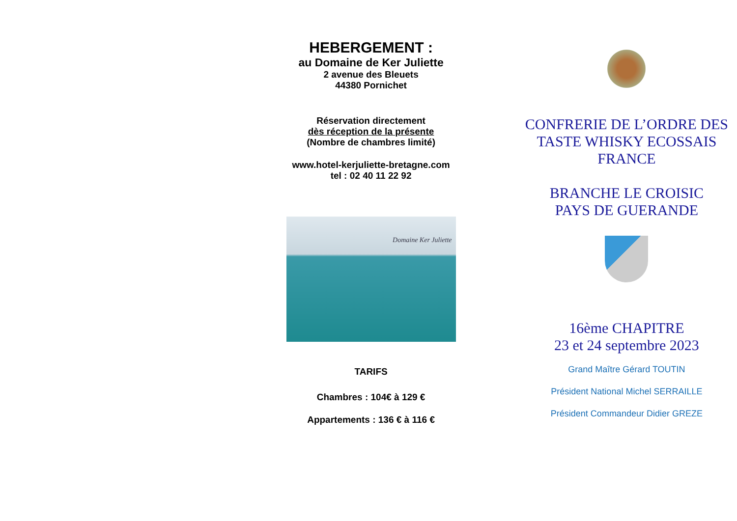HEBERGEMENT :
au Domaine de Ker Juliette
2 avenue des Bleuets
44380 Pornichet
Réservation directement
dès réception de la présente
(Nombre de chambres limité)
www.hotel-kerjuliette-bretagne.com
tel : 02 40 11 22 92
Domaine Ker Juliette
TARIFS
Chambres : 104€ à 129 €
Appartements : 136 € à 116 €
CONFRERIE DE L’ORDRE DES TASTE WHISKY ECOSSAIS FRANCE
BRANCHE LE CROISIC
PAYS DE GUERANDE
16ème CHAPITRE
23 et 24 septembre 2023
Grand Maître Gérard TOUTIN
Président National Michel SERRAILLE
Président Commandeur Didier GREZE